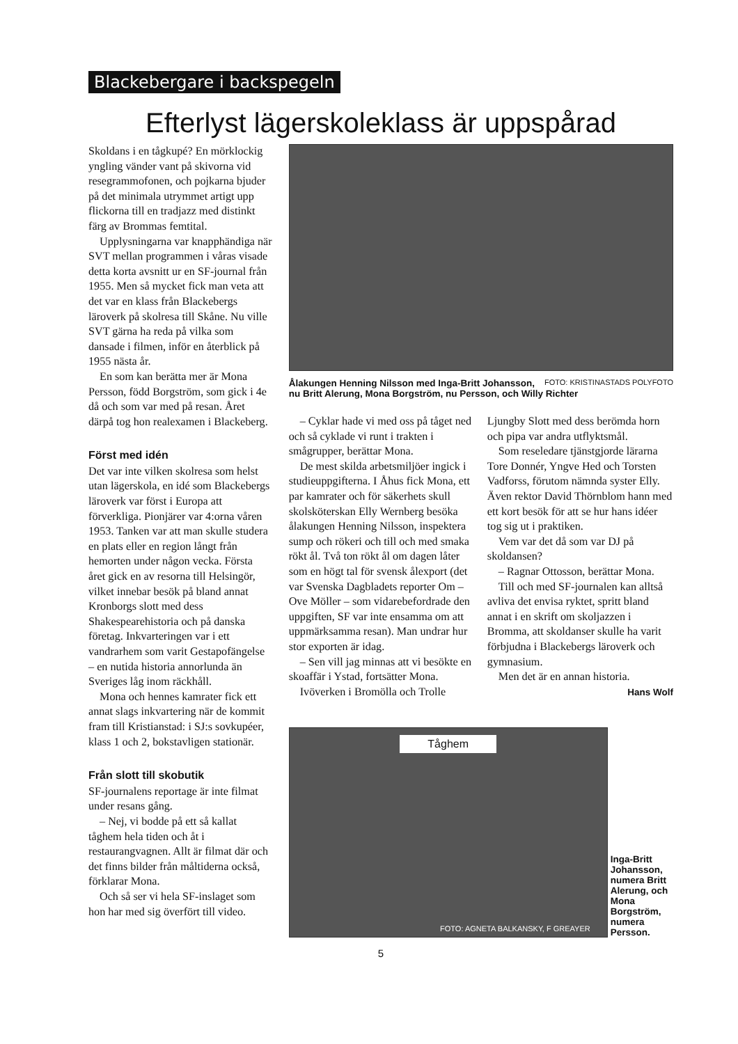Blackebergare i backspegeln
Efterlyst lägerskoleklass är uppspårad
Skoldans i en tågkupé? En mörklockig yngling vänder vant på skivorna vid resegrammofonen, och pojkarna bjuder på det minimala utrymmet artigt upp flickorna till en tradjazz med distinkt färg av Brommas femtital.
Upplysningarna var knapphändiga när SVT mellan programmen i våras visade detta korta avsnitt ur en SF-journal från 1955. Men så mycket fick man veta att det var en klass från Blackebergs läroverk på skolresa till Skåne. Nu ville SVT gärna ha reda på vilka som dansade i filmen, inför en återblick på 1955 nästa år.
En som kan berätta mer är Mona Persson, född Borgström, som gick i 4e då och som var med på resan. Året därpå tog hon realexamen i Blackeberg.
Först med idén
Det var inte vilken skolresa som helst utan lägerskola, en idé som Blackebergs läroverk var först i Europa att förverkliga. Pionjärer var 4:orna våren 1953. Tanken var att man skulle studera en plats eller en region långt från hemorten under någon vecka. Första året gick en av resorna till Helsingör, vilket innebar besök på bland annat Kronborgs slott med dess Shakespearehistoria och på danska företag. Inkvarteringen var i ett vandrarhem som varit Gestapofängelse – en nutida historia annorlunda än Sveriges låg inom räckhåll.
Mona och hennes kamrater fick ett annat slags inkvartering när de kommit fram till Kristianstad: i SJ:s sovkupéer, klass 1 och 2, bokstavligen stationär.
Från slott till skobutik
SF-journalens reportage är inte filmat under resans gång.
– Nej, vi bodde på ett så kallat tåghem hela tiden och åt i restaurangvagnen. Allt är filmat där och det finns bilder från måltiderna också, förklarar Mona.
Och så ser vi hela SF-inslaget som hon har med sig överfört till video.
FOTO: KRISTINASTADS POLYFOTO Ålakungen Henning Nilsson med Inga-Britt Johansson, nu Britt Alerung, Mona Borgström, nu Persson, och Willy Richter
– Cyklar hade vi med oss på tåget ned och så cyklade vi runt i trakten i smågrupper, berättar Mona.
De mest skilda arbetsmiljöer ingick i studieuppgifterna. I Åhus fick Mona, ett par kamrater och för säkerhets skull skolsköterskan Elly Wernberg besöka ålakungen Henning Nilsson, inspektera sump och rökeri och till och med smaka rökt ål. Två ton rökt ål om dagen låter som en högt tal för svensk ålexport (det var Svenska Dagbladets reporter Om – Ove Möller – som vidarebefordrade den uppgiften, SF var inte ensamma om att uppmärksamma resan). Man undrar hur stor exporten är idag.
– Sen vill jag minnas att vi besökte en skoaffär i Ystad, fortsätter Mona.
Ivöverken i Bromölla och Trolle
Ljungby Slott med dess berömda horn och pipa var andra utflyktsmål.
Som reseledare tjänstgjorde lärarna Tore Donnér, Yngve Hed och Torsten Vadforss, förutom nämnda syster Elly. Även rektor David Thörnblom hann med ett kort besök för att se hur hans idéer tog sig ut i praktiken.
Vem var det då som var DJ på skoldansen?
– Ragnar Ottosson, berättar Mona.
Till och med SF-journalen kan alltså avliva det envisa ryktet, spritt bland annat i en skrift om skoljazzen i Bromma, att skoldanser skulle ha varit förbjudna i Blackebergs läroverk och gymnasium.
Men det är en annan historia.
Hans Wolf
Tåghem
FOTO: AGNETA BALKANSKY, F GREAYER
Inga-Britt Johansson, numera Britt Alerung, och Mona Borgström, numera Persson.
5